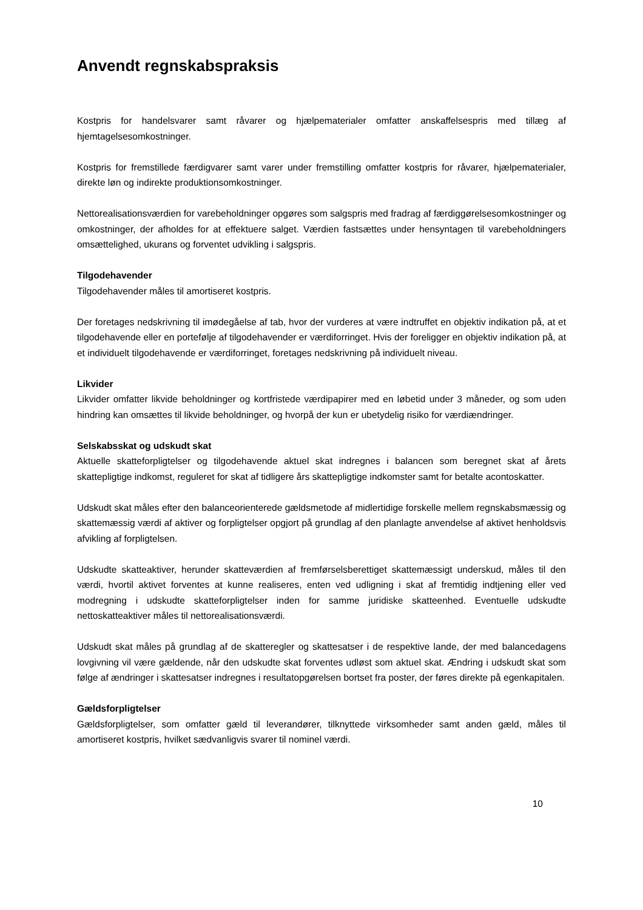Anvendt regnskabspraksis
Kostpris for handelsvarer samt råvarer og hjælpematerialer omfatter anskaffelsespris med tillæg af hjemtagelsesomkostninger.
Kostpris for fremstillede færdigvarer samt varer under fremstilling omfatter kostpris for råvarer, hjælpematerialer, direkte løn og indirekte produktionsomkostninger.
Nettorealisationsværdien for varebeholdninger opgøres som salgspris med fradrag af færdiggørelsesomkostninger og omkostninger, der afholdes for at effektuere salget. Værdien fastsættes under hensyntagen til varebeholdningers omsættelighed, ukurans og forventet udvikling i salgspris.
Tilgodehavender
Tilgodehavender måles til amortiseret kostpris.
Der foretages nedskrivning til imødegåelse af tab, hvor der vurderes at være indtruffet en objektiv indikation på, at et tilgodehavende eller en portefølje af tilgodehavender er værdiforringet. Hvis der foreligger en objektiv indikation på, at et individuelt tilgodehavende er værdiforringet, foretages nedskrivning på individuelt niveau.
Likvider
Likvider omfatter likvide beholdninger og kortfristede værdipapirer med en løbetid under 3 måneder, og som uden hindring kan omsættes til likvide beholdninger, og hvorpå der kun er ubetydelig risiko for værdiændringer.
Selskabsskat og udskudt skat
Aktuelle skatteforpligtelser og tilgodehavende aktuel skat indregnes i balancen som beregnet skat af årets skattepligtige indkomst, reguleret for skat af tidligere års skattepligtige indkomster samt for betalte acontoskatter.
Udskudt skat måles efter den balanceorienterede gældsmetode af midlertidige forskelle mellem regnskabsmæssig og skattemæssig værdi af aktiver og forpligtelser opgjort på grundlag af den planlagte anvendelse af aktivet henholdsvis afvikling af forpligtelsen.
Udskudte skatteaktiver, herunder skatteværdien af fremførselsberettiget skattemæssigt underskud, måles til den værdi, hvortil aktivet forventes at kunne realiseres, enten ved udligning i skat af fremtidig indtjening eller ved modregning i udskudte skatteforpligtelser inden for samme juridiske skatteenhed. Eventuelle udskudte nettoskatteaktiver måles til nettorealisationsværdi.
Udskudt skat måles på grundlag af de skatteregler og skattesatser i de respektive lande, der med balancedagens lovgivning vil være gældende, når den udskudte skat forventes udløst som aktuel skat. Ændring i udskudt skat som følge af ændringer i skattesatser indregnes i resultatopgørelsen bortset fra poster, der føres direkte på egenkapitalen.
Gældsforpligtelser
Gældsforpligtelser, som omfatter gæld til leverandører, tilknyttede virksomheder samt anden gæld, måles til amortiseret kostpris, hvilket sædvanligvis svarer til nominel værdi.
10